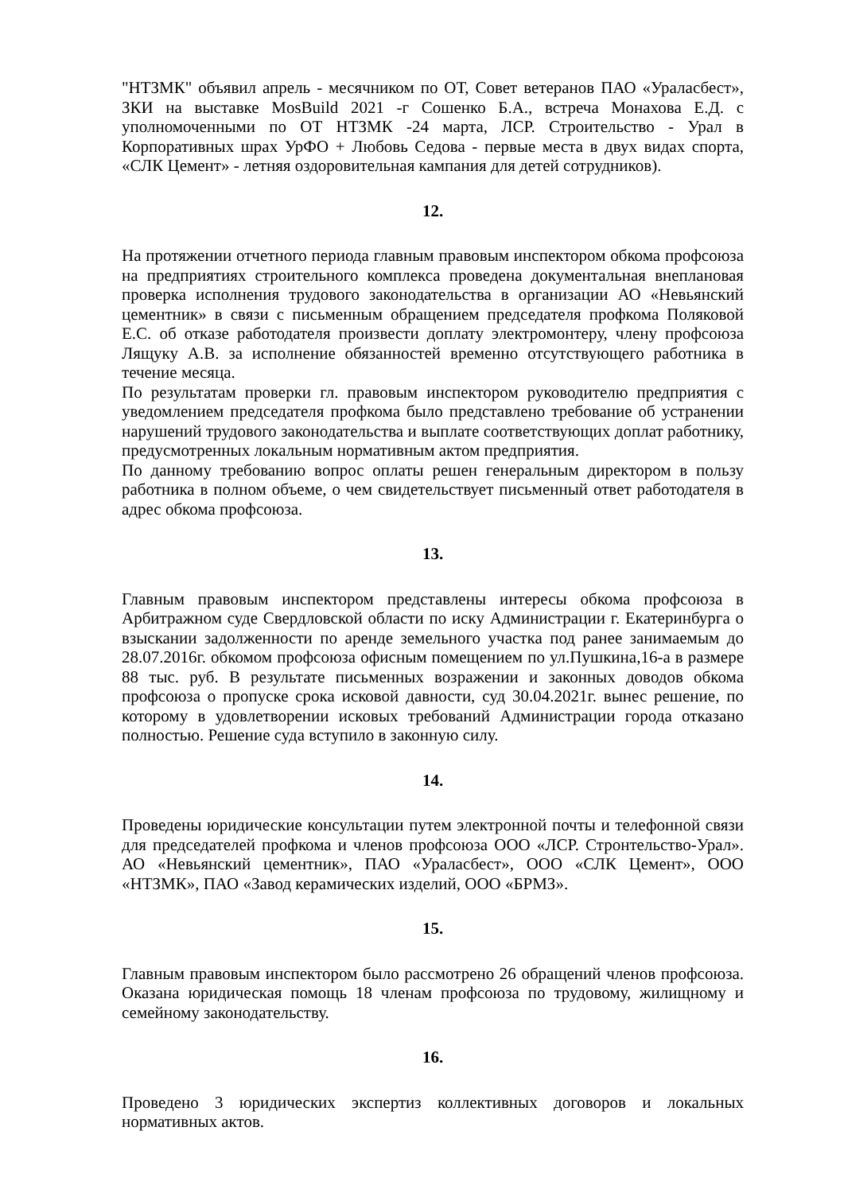"НТЗМК" объявил апрель - месячником по ОТ, Совет ветеранов ПАО «Ураласбест», ЗКИ на выставке MosBuild 2021 -г Сошенко Б.А., встреча Монахова Е.Д. с уполномоченными по ОТ НТЗМК -24 марта, ЛСР. Строительство - Урал в Корпоративных шрах УрФО + Любовь Седова - первые места в двух видах спорта, «СЛК Цемент» - летняя оздоровительная кампания для детей сотрудников).
12.
На протяжении отчетного периода главным правовым инспектором обкома профсоюза на предприятиях строительного комплекса проведена документальная внеплановая проверка исполнения трудового законодательства в организации АО «Невьянский цементник» в связи с письменным обращением председателя профкома Поляковой Е.С. об отказе работодателя произвести доплату электромонтеру, члену профсоюза Лящуку А.В. за исполнение обязанностей временно отсутствующего работника в течение месяца.
По результатам проверки гл. правовым инспектором руководителю предприятия с уведомлением председателя профкома было представлено требование об устранении нарушений трудового законодательства и выплате соответствующих доплат работнику, предусмотренных локальным нормативным актом предприятия.
По данному требованию вопрос оплаты решен генеральным директором в пользу работника в полном объеме, о чем свидетельствует письменный ответ работодателя в адрес обкома профсоюза.
13.
Главным правовым инспектором представлены интересы обкома профсоюза в Арбитражном суде Свердловской области по иску Администрации г. Екатеринбурга о взыскании задолженности по аренде земельного участка под ранее занимаемым до 28.07.2016г. обкомом профсоюза офисным помещением по ул.Пушкина,16-а в размере 88 тыс. руб. В результате письменных возражении и законных доводов обкома профсоюза о пропуске срока исковой давности, суд 30.04.2021г. вынес решение, по которому в удовлетворении исковых требований Администрации города отказано полностью. Решение суда вступило в законную силу.
14.
Проведены юридические консультации путем электронной почты и телефонной связи для председателей профкома и членов профсоюза ООО «ЛСР. Стронтельство-Урал». АО «Невьянский цементник», ПАО «Ураласбест», ООО «СЛК Цемент», ООО «НТЗМК», ПАО «Завод керамических изделий, ООО «БРМЗ».
15.
Главным правовым инспектором было рассмотрено 26 обращений членов профсоюза. Оказана юридическая помощь 18 членам профсоюза по трудовому, жилищному и семейному законодательству.
16.
Проведено 3 юридических экспертиз коллективных договоров и локальных нормативных актов.